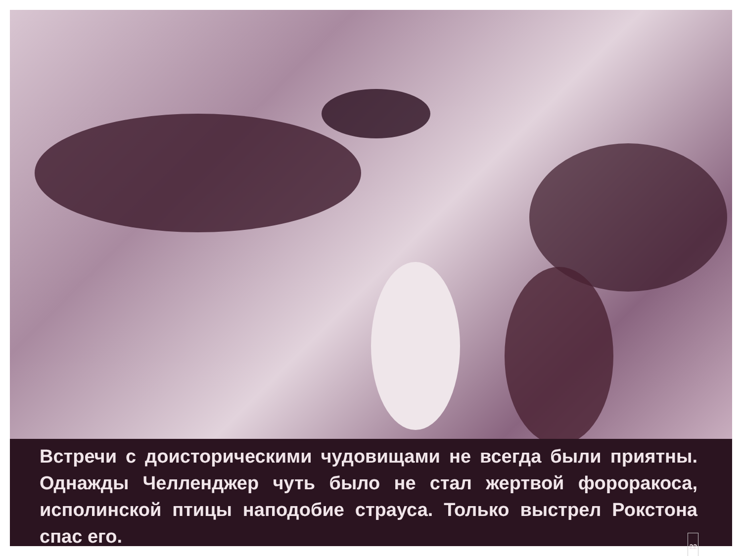Встречи с доисторическими чудовищами не всегда были приятны. Однажды Челленджер чуть было не стал жертвой фороракоса, исполинской птицы наподобие страуса. Только выстрел Рокстона спас его.
22